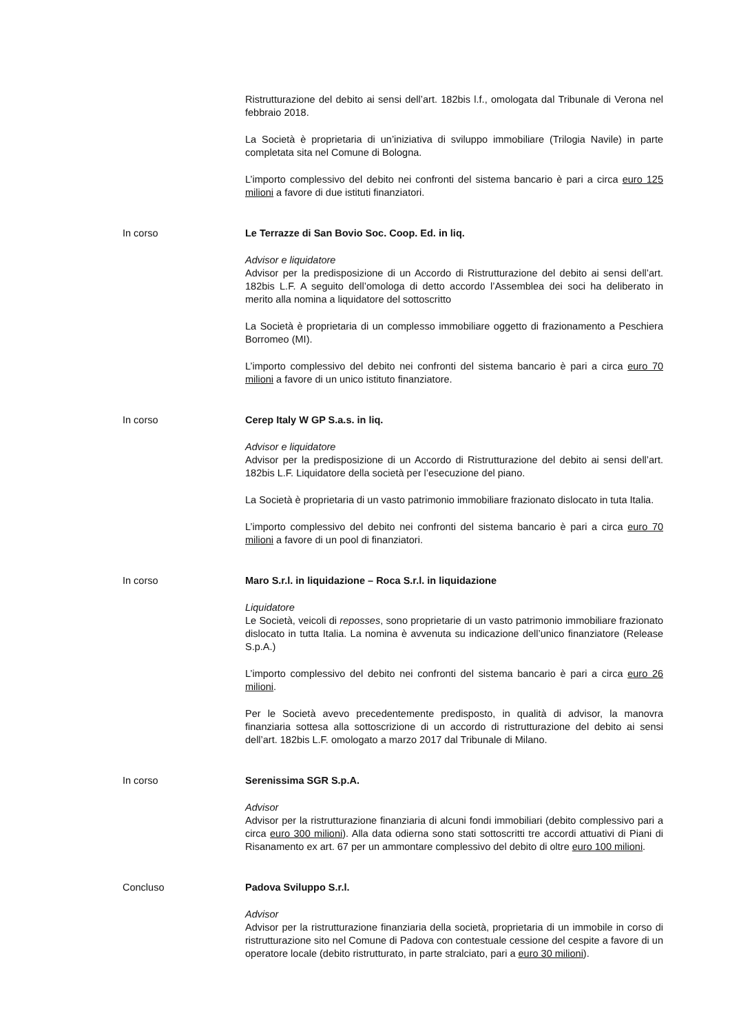Ristrutturazione del debito ai sensi dell’art. 182bis l.f., omologata dal Tribunale di Verona nel febbraio 2018.
La Società è proprietaria di un’iniziativa di sviluppo immobiliare (Trilogia Navile) in parte completata sita nel Comune di Bologna.
L’importo complessivo del debito nei confronti del sistema bancario è pari a circa euro 125 milioni a favore di due istituti finanziatori.
In corso Le Terrazze di San Bovio Soc. Coop. Ed. in liq.
Advisor e liquidatore
Advisor per la predisposizione di un Accordo di Ristrutturazione del debito ai sensi dell’art. 182bis L.F. A seguito dell’omologa di detto accordo l’Assemblea dei soci ha deliberato in merito alla nomina a liquidatore del sottoscritto
La Società è proprietaria di un complesso immobiliare oggetto di frazionamento a Peschiera Borromeo (MI).
L’importo complessivo del debito nei confronti del sistema bancario è pari a circa euro 70 milioni a favore di un unico istituto finanziatore.
In corso Cerep Italy W GP S.a.s. in liq.
Advisor e liquidatore
Advisor per la predisposizione di un Accordo di Ristrutturazione del debito ai sensi dell’art. 182bis L.F. Liquidatore della società per l’esecuzione del piano.
La Società è proprietaria di un vasto patrimonio immobiliare frazionato dislocato in tuta Italia.
L’importo complessivo del debito nei confronti del sistema bancario è pari a circa euro 70 milioni a favore di un pool di finanziatori.
In corso Maro S.r.l. in liquidazione – Roca S.r.l. in liquidazione
Liquidatore
Le Società, veicoli di reposses, sono proprietarie di un vasto patrimonio immobiliare frazionato dislocato in tutta Italia. La nomina è avvenuta su indicazione dell’unico finanziatore (Release S.p.A.)
L’importo complessivo del debito nei confronti del sistema bancario è pari a circa euro 26 milioni.
Per le Società avevo precedentemente predisposto, in qualità di advisor, la manovra finanziaria sottesa alla sottoscrizione di un accordo di ristrutturazione del debito ai sensi dell’art. 182bis L.F. omologato a marzo 2017 dal Tribunale di Milano.
In corso Serenissima SGR S.p.A.
Advisor
Advisor per la ristrutturazione finanziaria di alcuni fondi immobiliari (debito complessivo pari a circa euro 300 milioni). Alla data odierna sono stati sottoscritti tre accordi attuativi di Piani di Risanamento ex art. 67 per un ammontare complessivo del debito di oltre euro 100 milioni.
Concluso Padova Sviluppo S.r.l.
Advisor
Advisor per la ristrutturazione finanziaria della società, proprietaria di un immobile in corso di ristrutturazione sito nel Comune di Padova con contestuale cessione del cespite a favore di un operatore locale (debito ristrutturato, in parte stralciato, pari a euro 30 milioni).